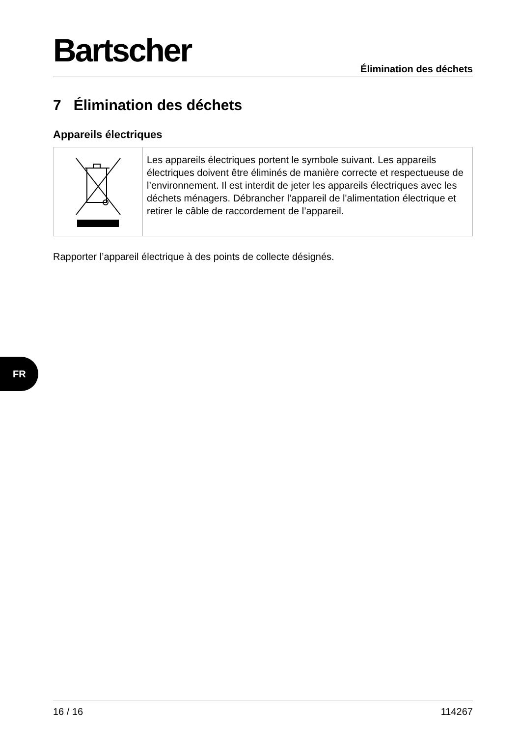Bartscher
Élimination des déchets
7 Élimination des déchets
Appareils électriques
| | Les appareils électriques portent le symbole suivant. Les appareils électriques doivent être éliminés de manière correcte et respectueuse de l’environnement. Il est interdit de jeter les appareils électriques avec les déchets ménagers. Débrancher l’appareil de l'alimentation électrique et retirer le câble de raccordement de l’appareil. |
Rapporter l’appareil électrique à des points de collecte désignés.
FR
16 / 16 114267